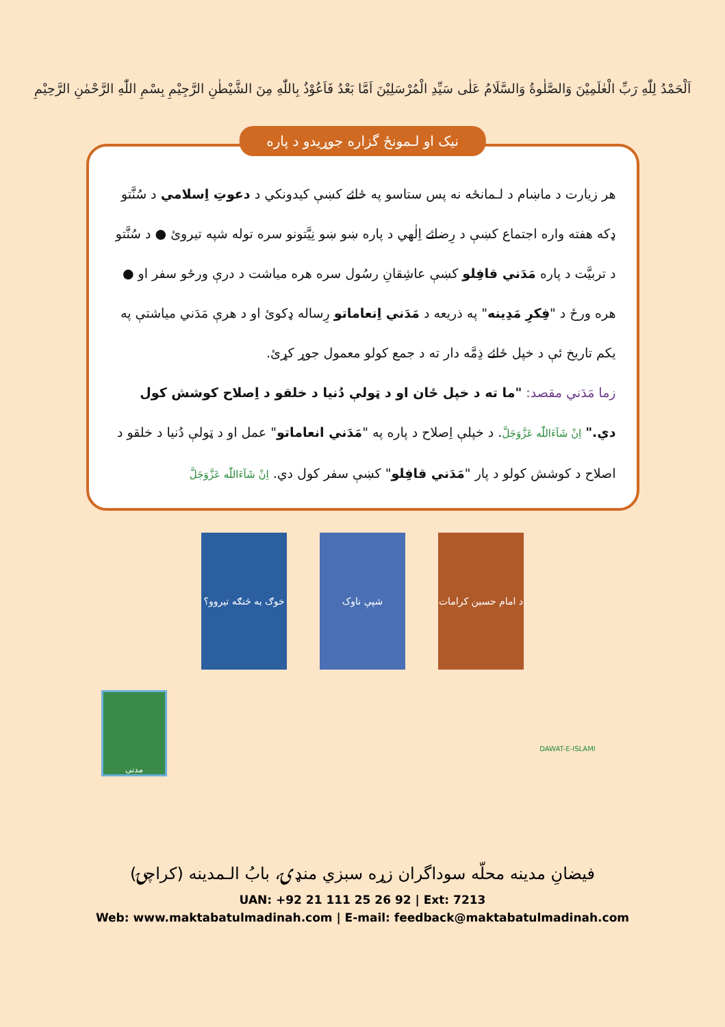اَلْحَمْدُ لِلّٰهِ رَبِّ الْعٰلَمِيْنَ وَالصَّلٰوةُ وَالسَّلَامُ عَلٰى سَيِّدِ الْمُرْسَلِيْنَ اَمَّا بَعْدُ فَاَعُوْذُ بِاللّٰهِ مِنَ الشَّيْطٰنِ الرَّجِيْمِ بِسْمِ اللّٰهِ الرَّحْمٰنِ الرَّحِيْمِ
نیک او لـمونځ گزاره جوړیدو د پاره
هر زيارت د ماښام د لـمانځه نه پس ستاسو په ځائے کښې کيدونکي د دعوتِ اِسلامي د سُنَّتو ډکه هفته واره اجتماع کښې د رِضائے اِلٰهي د پاره ښو ښو نِيَّتونو سره توله شپه تيروئ ● د سُنَّتو د تربيَّت د پاره مَدَني قافِلو کښې عاشِقانِ رسُول سره هره مياشت د درې ورځو سفر او ● هره ورځ د "فِکرِ مَدِينه" په ذريعه د مَدَني اِنعاماتو رِساله ډکوئ او د هرې مَدَني مياشتې په يکم تاريخ ئې د خپل ځائے ذِمَّه دار ته د جمع کولو معمول جوړ کړئ.
زما مَدَني مقصد: "ما ته د خپل ځان او د ټولې دُنيا د خلقو د اِصلاح کوشش کول دي." اِنْ شَآءَاللّٰه عَزَّوَجَلَّ. د خپلې اِصلاح د پاره په "مَدَني انعاماتو" عمل او د ټولې دُنيا د خلقو د اصلاح د کوشش کولو د پار "مَدَني قافِلو" کښې سفر کول دي. اِنْ شَآءَاللّٰه عَزَّوَجَلَّ
خوګ به څنګه تیروو؟
شپې ناوک د امام حسین کرامات
مدنی
DAWAT-E-ISLAMI
فيضانِ مدينه محلّه سوداگران زړه سبزي منډۍ، بابُ الـمدينه (کراچۍ)
UAN: +92 21 111 25 26 92 | Ext: 7213
Web: www.maktabatulmadinah.com | E-mail: feedback@maktabatulmadinah.com